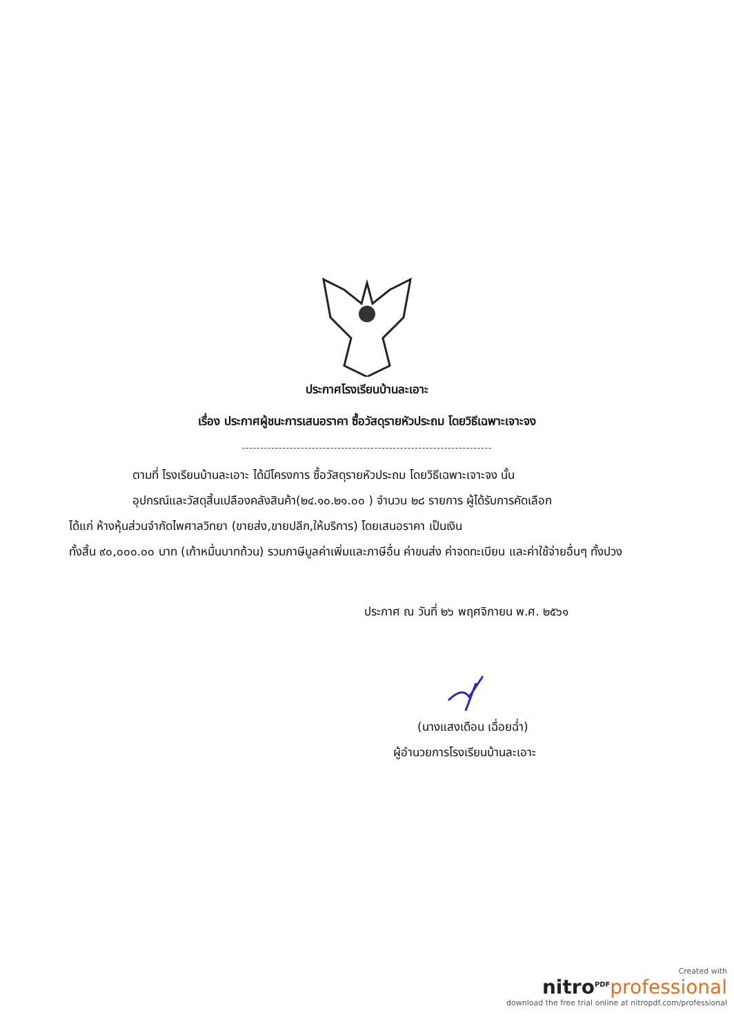ประกาศโรงเรียนบ้านละเอาะ
เรื่อง ประกาศผู้ชนะการเสนอราคา ซื้อวัสดุรายหัวประถม โดยวิธีเฉพาะเจาะจง
--------------------------------------------------------------------
ตามที่ โรงเรียนบ้านละเอาะ ได้มีโครงการ ซื้อวัสดุรายหัวประถม โดยวิธีเฉพาะเจาะจง นั้น
อุปกรณ์และวัสดุสิ้นเปลืองคลังสินค้า(๒๔.๑๐.๒๑.๐๐ ) จำนวน ๒๘ รายการ ผู้ได้รับการคัดเลือก
ได้แก่ ห้างหุ้นส่วนจำกัดไพศาลวิทยา (ขายส่ง,ขายปลีก,ให้บริการ) โดยเสนอราคา เป็นเงิน
ทั้งสิ้น ๙๐,๐๐๐.๐๐ บาท (เก้าหมื่นบาทถ้วน) รวมภาษีมูลค่าเพิ่มและภาษีอื่น ค่าขนส่ง ค่าจดทะเบียน และค่าใช้จ่ายอื่นๆ ทั้งปวง
ประกาศ ณ วันที่ ๒๖ พฤศจิกายน พ.ศ. ๒๕๖๑
(นางแสงเดือน เฉื่อยฉ่ำ)
ผู้อำนวยการโรงเรียนบ้านละเอาะ
Created with
nitro<sup>PDF</sup> professional
download the free trial online at nitropdf.com/professional